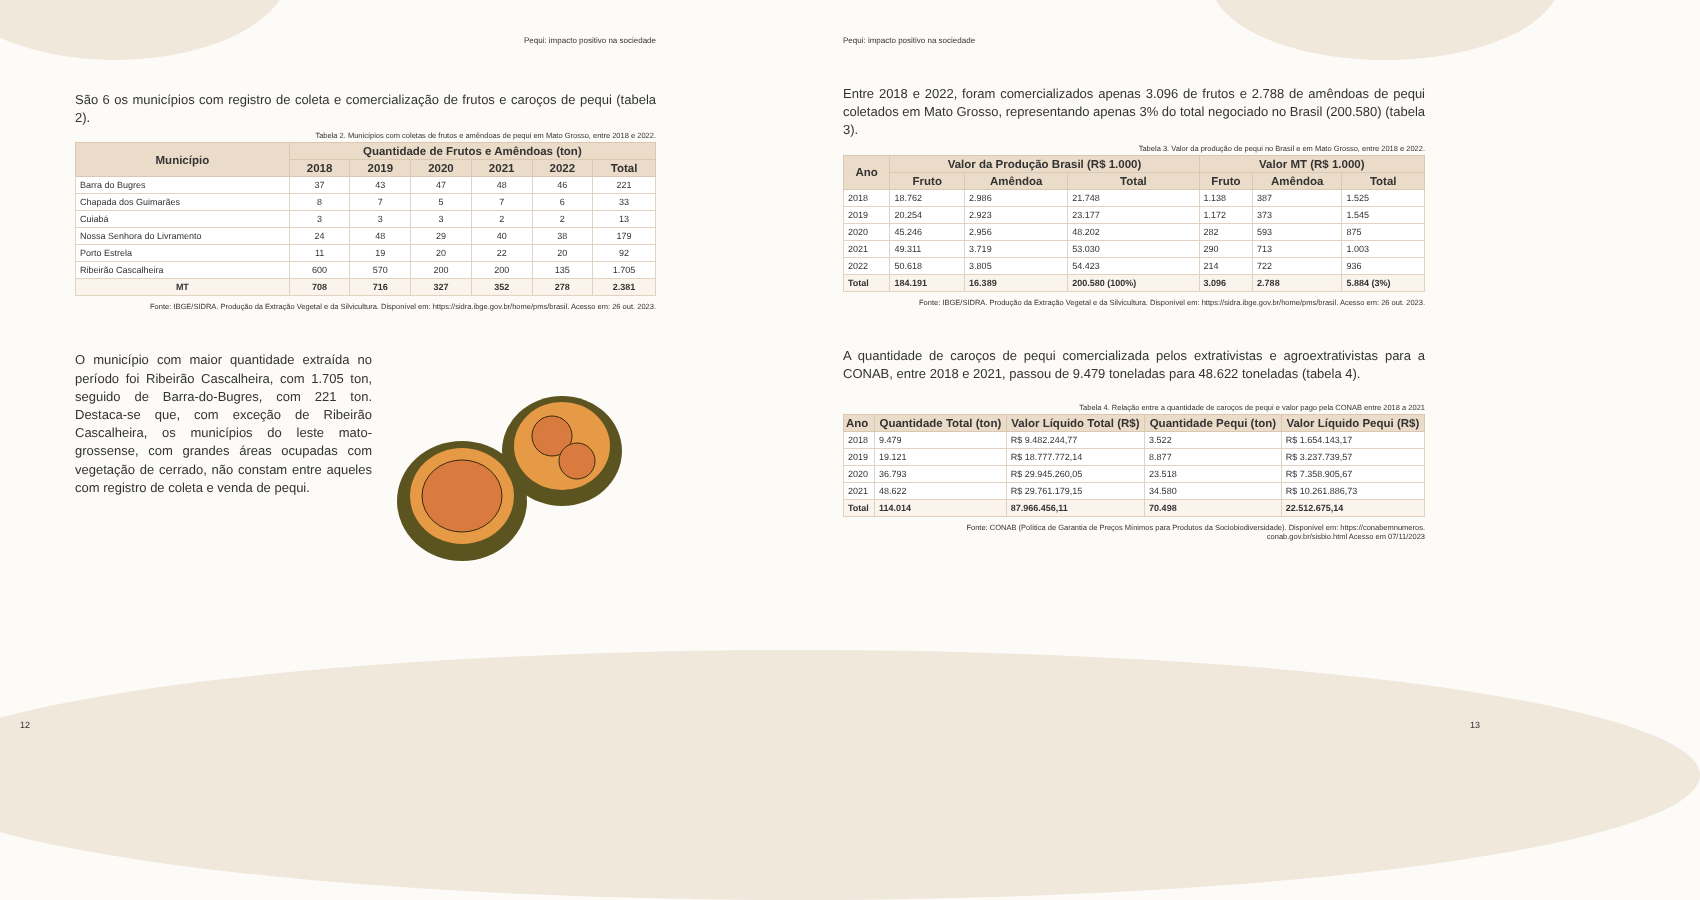Pequi: impacto positivo na sociedade
São 6 os municípios com registro de coleta e comercialização de frutos e caroços de pequi (tabela 2).
Tabela 2. Municípios com coletas de frutos e amêndoas de pequi em Mato Grosso, entre 2018 e 2022.
| Município | Quantidade de Frutos e Amêndoas (ton) | | | | | |
| --- | --- | --- | --- | --- | --- | --- |
| | 2018 | 2019 | 2020 | 2021 | 2022 | Total |
| Barra do Bugres | 37 | 43 | 47 | 48 | 46 | 221 |
| Chapada dos Guimarães | 8 | 7 | 5 | 7 | 6 | 33 |
| Cuiabá | 3 | 3 | 3 | 2 | 2 | 13 |
| Nossa Senhora do Livramento | 24 | 48 | 29 | 40 | 38 | 179 |
| Porto Estrela | 11 | 19 | 20 | 22 | 20 | 92 |
| Ribeirão Cascalheira | 600 | 570 | 200 | 200 | 135 | 1.705 |
| MT | 708 | 716 | 327 | 352 | 278 | 2.381 |
Fonte: IBGE/SIDRA. Produção da Extração Vegetal e da Silvicultura. Disponível em: https://sidra.ibge.gov.br/home/pms/brasil. Acesso em: 26 out. 2023.
O município com maior quantidade extraída no período foi Ribeirão Cascalheira, com 1.705 ton, seguido de Barra-do-Bugres, com 221 ton. Destaca-se que, com exceção de Ribeirão Cascalheira, os municípios do leste mato-grossense, com grandes áreas ocupadas com vegetação de cerrado, não constam entre aqueles com registro de coleta e venda de pequi.
12
Pequi: impacto positivo na sociedade
Entre 2018 e 2022, foram comercializados apenas 3.096 de frutos e 2.788 de amêndoas de pequi coletados em Mato Grosso, representando apenas 3% do total negociado no Brasil (200.580) (tabela 3).
Tabela 3. Valor da produção de pequi no Brasil e em Mato Grosso, entre 2018 e 2022.
| Ano | Valor da Produção Brasil (R$ 1.000) | | | Valor MT (R$ 1.000) | | |
| --- | --- | --- | --- | --- | --- | --- |
| | Fruto | Amêndoa | Total | Fruto | Amêndoa | Total |
| 2018 | 18.762 | 2.986 | 21.748 | 1.138 | 387 | 1.525 |
| 2019 | 20.254 | 2.923 | 23.177 | 1.172 | 373 | 1.545 |
| 2020 | 45.246 | 2.956 | 48.202 | 282 | 593 | 875 |
| 2021 | 49.311 | 3.719 | 53.030 | 290 | 713 | 1.003 |
| 2022 | 50.618 | 3.805 | 54.423 | 214 | 722 | 936 |
| Total | 184.191 | 16.389 | 200.580 (100%) | 3.096 | 2.788 | 5.884 (3%) |
Fonte: IBGE/SIDRA. Produção da Extração Vegetal e da Silvicultura. Disponível em: https://sidra.ibge.gov.br/home/pms/brasil. Acesso em: 26 out. 2023.
A quantidade de caroços de pequi comercializada pelos extrativistas e agroextrativistas para a CONAB, entre 2018 e 2021, passou de 9.479 toneladas para 48.622 toneladas (tabela 4).
Tabela 4. Relação entre a quantidade de caroços de pequi e valor pago pela CONAB entre 2018 a 2021
| Ano | Quantidade Total (ton) | Valor Líquido Total (R$) | Quantidade Pequi (ton) | Valor Líquido Pequi (R$) |
| --- | --- | --- | --- | --- |
| 2018 | 9.479 | R$ 9.482.244,77 | 3.522 | R$ 1.654.143,17 |
| 2019 | 19.121 | R$ 18.777.772,14 | 8.877 | R$ 3.237.739,57 |
| 2020 | 36.793 | R$ 29.945.260,05 | 23.518 | R$ 7.358.905,67 |
| 2021 | 48.622 | R$ 29.761.179,15 | 34.580 | R$ 10.261.886,73 |
| Total | 114.014 | 87.966.456,11 | 70.498 | 22.512.675,14 |
Fonte: CONAB (Política de Garantia de Preços Mínimos para Produtos da Sociobiodiversidade). Disponível em: https://conabemnumeros.
conab.gov.br/sisbio.html Acesso em 07/11/2023
13